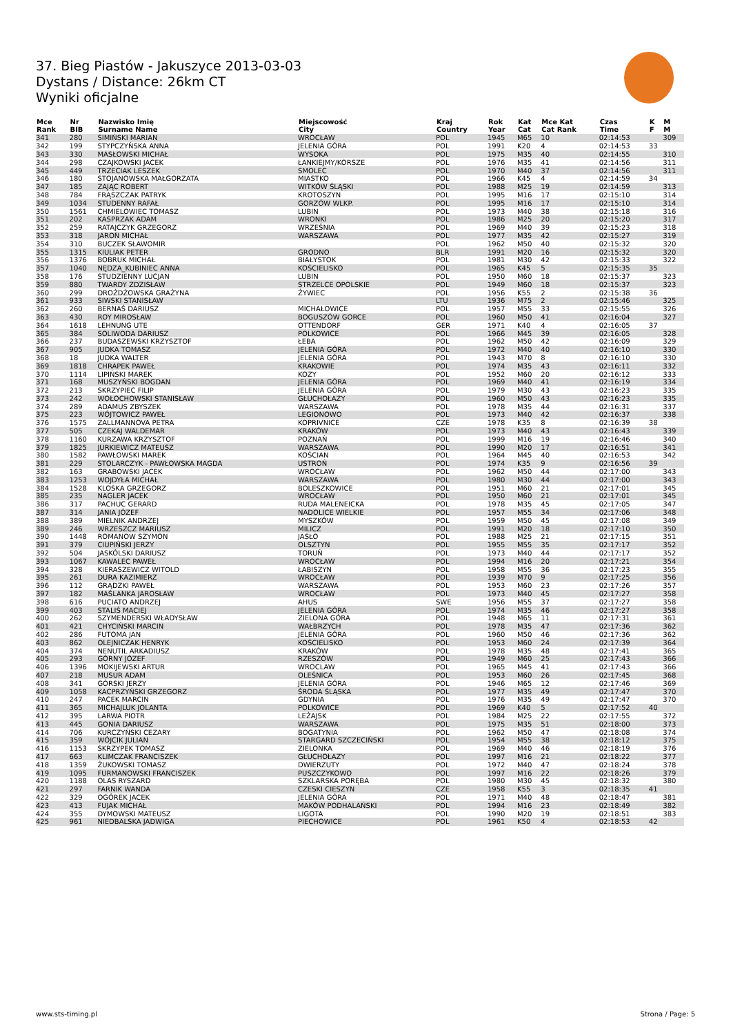37. Bieg Piastów - Jakuszyce 2013-03-03
Dystans / Distance: 26km CT
Wyniki oficjalne
| Mce Rank | Nr BIB | Nazwisko Imię Surname Name | Miejscowość City | Kraj Country | Rok Year | Kat Cat | Mce Kat Cat Rank | Czas Time | K F | M M |
| --- | --- | --- | --- | --- | --- | --- | --- | --- | --- | --- |
| 341 | 280 | SIMIŃSKI MARIAN | WROCŁAW | POL | 1945 | M65 | 10 | 02:14:53 | | 309 |
| 342 | 199 | STYPCZYŃSKA ANNA | JELENIA GÓRA | POL | 1991 | K20 | 4 | 02:14:53 | 33 | |
| 343 | 330 | MASŁOWSKI MICHAŁ | WYSOKA | POL | 1975 | M35 | 40 | 02:14:55 | | 310 |
| 344 | 298 | CZAJKOWSKI JACEK | ŁANKIEJMY/KORSZE | POL | 1976 | M35 | 41 | 02:14:56 | | 311 |
| 345 | 449 | TRZECIAK LESZEK | SMOLEC | POL | 1970 | M40 | 37 | 02:14:56 | | 311 |
| 346 | 180 | STOJANOWSKA MAŁGORZATA | MIASTKO | POL | 1966 | K45 | 4 | 02:14:59 | 34 | |
| 347 | 185 | ZAJĄC ROBERT | WITKÓW ŚLĄSKI | POL | 1988 | M25 | 19 | 02:14:59 | | 313 |
| 348 | 784 | FRĄSZCZAK PATRYK | KROTOSZYN | POL | 1995 | M16 | 17 | 02:15:10 | | 314 |
| 349 | 1034 | STUDENNY RAFAŁ | GORZÓW WLKP. | POL | 1995 | M16 | 17 | 02:15:10 | | 314 |
| 350 | 1561 | CHMIELOWIEC TOMASZ | LUBIN | POL | 1973 | M40 | 38 | 02:15:18 | | 316 |
| 351 | 202 | KASPRZAK ADAM | WRONKI | POL | 1986 | M25 | 20 | 02:15:20 | | 317 |
| 352 | 259 | RATAJCZYK GRZEGORZ | WRZEŚNIA | POL | 1969 | M40 | 39 | 02:15:23 | | 318 |
| 353 | 318 | JAROŃ MICHAŁ | WARSZAWA | POL | 1977 | M35 | 42 | 02:15:27 | | 319 |
| 354 | 310 | BUCZEK SŁAWOMIR | | POL | 1962 | M50 | 40 | 02:15:32 | | 320 |
| 355 | 1315 | KIULIAK PETER | GRODNO | BLR | 1991 | M20 | 16 | 02:15:32 | | 320 |
| 356 | 1376 | BOBRUK MICHAŁ | BIAŁYSTOK | POL | 1981 | M30 | 42 | 02:15:33 | | 322 |
| 357 | 1040 | NĘDZA_KUBINIEC ANNA | KOŚCIELISKO | POL | 1965 | K45 | 5 | 02:15:35 | 35 | |
| 358 | 176 | STUDZIENNY LUCJAN | LUBIN | POL | 1950 | M60 | 18 | 02:15:37 | | 323 |
| 359 | 880 | TWARDY ZDZISŁAW | STRZELCE OPOLSKIE | POL | 1949 | M60 | 18 | 02:15:37 | | 323 |
| 360 | 299 | DROŻDŻOWSKA GRAŻYNA | ŻYWIEC | POL | 1956 | K55 | 2 | 02:15:38 | 36 | |
| 361 | 933 | SIWSKI STANISŁAW | | LTU | 1936 | M75 | 2 | 02:15:46 | | 325 |
| 362 | 260 | BERNAŚ DARIUSZ | MICHAŁOWICE | POL | 1957 | M55 | 33 | 02:15:55 | | 326 |
| 363 | 430 | ROY MIROSŁAW | BOGUSZÓW GORCE | POL | 1960 | M50 | 41 | 02:16:04 | | 327 |
| 364 | 1618 | LEHNUNG UTE | OTTENDORF | GER | 1971 | K40 | 4 | 02:16:05 | 37 | |
| 365 | 384 | SOLIWODA DARIUSZ | POLKOWICE | POL | 1966 | M45 | 39 | 02:16:05 | | 328 |
| 366 | 237 | BUDASZEWSKI KRZYSZTOF | ŁEBA | POL | 1962 | M50 | 42 | 02:16:09 | | 329 |
| 367 | 905 | JUDKA TOMASZ | JELENIA GÓRA | POL | 1972 | M40 | 40 | 02:16:10 | | 330 |
| 368 | 18 | JUDKA WALTER | JELENIA GÓRA | POL | 1943 | M70 | 8 | 02:16:10 | | 330 |
| 369 | 1818 | CHRAPEK PAWEŁ | KRAKOWIE | POL | 1974 | M35 | 43 | 02:16:11 | | 332 |
| 370 | 1114 | LIPIŃSKI MAREK | KOZY | POL | 1952 | M60 | 20 | 02:16:12 | | 333 |
| 371 | 168 | MUSZYŃSKI BOGDAN | JELENIA GÓRA | POL | 1969 | M40 | 41 | 02:16:19 | | 334 |
| 372 | 213 | SKRZYPIEC FILIP | JELENIA GÓRA | POL | 1979 | M30 | 43 | 02:16:23 | | 335 |
| 373 | 242 | WOŁOCHOWSKI STANISŁAW | GŁUCHOŁAZY | POL | 1960 | M50 | 43 | 02:16:23 | | 335 |
| 374 | 289 | ADAMUS ZBYSZEK | WARSZAWA | POL | 1978 | M35 | 44 | 02:16:31 | | 337 |
| 375 | 223 | WÓJTOWICZ PAWEŁ | LEGIONOWO | POL | 1973 | M40 | 42 | 02:16:37 | | 338 |
| 376 | 1575 | ZALLMANNOVA PETRA | KOPRIVNICE | CZE | 1978 | K35 | 8 | 02:16:39 | 38 | |
| 377 | 505 | CZEKAJ WALDEMAR | KRAKÓW | POL | 1973 | M40 | 43 | 02:16:43 | | 339 |
| 378 | 1160 | KURZAWA KRZYSZTOF | POZNAŃ | POL | 1999 | M16 | 19 | 02:16:46 | | 340 |
| 379 | 1825 | JURKIEWICZ MATEUSZ | WARSZAWA | POL | 1990 | M20 | 17 | 02:16:51 | | 341 |
| 380 | 1582 | PAWŁOWSKI MAREK | KOŚCIAN | POL | 1964 | M45 | 40 | 02:16:53 | | 342 |
| 381 | 229 | STOLARCZYK - PAWŁOWSKA MAGDA | USTROŃ | POL | 1974 | K35 | 9 | 02:16:56 | 39 | |
| 382 | 163 | GRABOWSKI JACEK | WROCŁAW | POL | 1962 | M50 | 44 | 02:17:00 | | 343 |
| 383 | 1253 | WOJDYŁA MICHAŁ | WARSZAWA | POL | 1980 | M30 | 44 | 02:17:00 | | 343 |
| 384 | 1528 | KLOSKA GRZEGORZ | BOLESZKOWICE | POL | 1951 | M60 | 21 | 02:17:01 | | 345 |
| 385 | 235 | NAGLER JACEK | WROCŁAW | POL | 1950 | M60 | 21 | 02:17:01 | | 345 |
| 386 | 317 | PACHUC GERARD | RUDA MALENEICKA | POL | 1978 | M35 | 45 | 02:17:05 | | 347 |
| 387 | 314 | JANIA JÓZEF | NADOLICE WIELKIE | POL | 1957 | M55 | 34 | 02:17:06 | | 348 |
| 388 | 389 | MIELNIK ANDRZEJ | MYSZKÓW | POL | 1959 | M50 | 45 | 02:17:08 | | 349 |
| 389 | 246 | WRZESZCZ MARIUSZ | MILICZ | POL | 1991 | M20 | 18 | 02:17:10 | | 350 |
| 390 | 1448 | ROMANOW SZYMON | JASŁO | POL | 1988 | M25 | 21 | 02:17:15 | | 351 |
| 391 | 379 | CIUPIŃSKI JERZY | OLSZTYN | POL | 1955 | M55 | 35 | 02:17:17 | | 352 |
| 392 | 504 | JASKÓLSKI DARIUSZ | TORUŃ | POL | 1973 | M40 | 44 | 02:17:17 | | 352 |
| 393 | 1067 | KAWALEC PAWEŁ | WROCŁAW | POL | 1994 | M16 | 20 | 02:17:21 | | 354 |
| 394 | 328 | KIERASZEWICZ WITOLD | ŁABISZYN | POL | 1958 | M55 | 36 | 02:17:23 | | 355 |
| 395 | 261 | DURA KAZIMIERZ | WROCŁAW | POL | 1939 | M70 | 9 | 02:17:25 | | 356 |
| 396 | 112 | GRĄDZKI PAWEŁ | WARSZAWA | POL | 1953 | M60 | 23 | 02:17:26 | | 357 |
| 397 | 182 | MAŚLANKA JAROSŁAW | WROCŁAW | POL | 1973 | M40 | 45 | 02:17:27 | | 358 |
| 398 | 616 | PUCIATO ANDRZEJ | AHUS | SWE | 1956 | M55 | 37 | 02:17:27 | | 358 |
| 399 | 403 | STALIŚ MACIEJ | JELENIA GÓRA | POL | 1974 | M35 | 46 | 02:17:27 | | 358 |
| 400 | 262 | SZYMENDERSKI WŁADYSŁAW | ZIELONA GÓRA | POL | 1948 | M65 | 11 | 02:17:31 | | 361 |
| 401 | 421 | CHYCIŃSKI MARCIN | WAŁBRZYCH | POL | 1978 | M35 | 47 | 02:17:36 | | 362 |
| 402 | 286 | FUTOMA JAN | JELENIA GÓRA | POL | 1960 | M50 | 46 | 02:17:36 | | 362 |
| 403 | 862 | OLEJNICZAK HENRYK | KOŚCIELISKO | POL | 1953 | M60 | 24 | 02:17:39 | | 364 |
| 404 | 374 | NENUTIL ARKADIUSZ | KRAKÓW | POL | 1978 | M35 | 48 | 02:17:41 | | 365 |
| 405 | 293 | GÓRNY JÓZEF | RZESZÓW | POL | 1949 | M60 | 25 | 02:17:43 | | 366 |
| 406 | 1396 | MOKIJEWSKI ARTUR | WROCLAW | POL | 1965 | M45 | 41 | 02:17:43 | | 366 |
| 407 | 218 | MUSUR ADAM | OLEŚNICA | POL | 1953 | M60 | 26 | 02:17:45 | | 368 |
| 408 | 341 | GÓRSKI JERZY | JELENIA GÓRA | POL | 1946 | M65 | 12 | 02:17:46 | | 369 |
| 409 | 1058 | KACPRZYŃSKI GRZEGORZ | ŚRODA ŚLĄSKA | POL | 1977 | M35 | 49 | 02:17:47 | | 370 |
| 410 | 247 | PACEK MARCIN | GDYNIA | POL | 1976 | M35 | 49 | 02:17:47 | | 370 |
| 411 | 365 | MICHAJLUK JOLANTA | POLKOWICE | POL | 1969 | K40 | 5 | 02:17:52 | 40 | |
| 412 | 395 | LARWA PIOTR | LEŻAJSK | POL | 1984 | M25 | 22 | 02:17:55 | | 372 |
| 413 | 445 | GONIA DARIUSZ | WARSZAWA | POL | 1975 | M35 | 51 | 02:18:00 | | 373 |
| 414 | 706 | KURCZYŃSKI CEZARY | BOGATYNIA | POL | 1962 | M50 | 47 | 02:18:08 | | 374 |
| 415 | 359 | WÓJCIK JULIAN | STARGARD SZCZECIŃSKI | POL | 1954 | M55 | 38 | 02:18:12 | | 375 |
| 416 | 1153 | SKRZYPEK TOMASZ | ZIELONKA | POL | 1969 | M40 | 46 | 02:18:19 | | 376 |
| 417 | 663 | KLIMCZAK FRANCISZEK | GŁUCHOŁAZY | POL | 1997 | M16 | 21 | 02:18:22 | | 377 |
| 418 | 1359 | ŻUKOWSKI TOMASZ | DWIERZUTY | POL | 1972 | M40 | 47 | 02:18:24 | | 378 |
| 419 | 1095 | FURMANOWSKI FRANCISZEK | PUSZCZYKOWO | POL | 1997 | M16 | 22 | 02:18:26 | | 379 |
| 420 | 1188 | OLAS RYSZARD | SZKLARSKA PORĘBA | POL | 1980 | M30 | 45 | 02:18:32 | | 380 |
| 421 | 297 | FARNIK WANDA | CZESKI CIESZYN | CZE | 1958 | K55 | 3 | 02:18:35 | 41 | |
| 422 | 329 | OGÓREK JACEK | JELENIA GÓRA | POL | 1971 | M40 | 48 | 02:18:47 | | 381 |
| 423 | 413 | FUJAK MICHAŁ | MAKÓW PODHALAŃSKI | POL | 1994 | M16 | 23 | 02:18:49 | | 382 |
| 424 | 355 | DYMOWSKI MATEUSZ | LIGOTA | POL | 1990 | M20 | 19 | 02:18:51 | | 383 |
| 425 | 961 | NIEDBALSKA JADWIGA | PIECHOWICE | POL | 1961 | K50 | 4 | 02:18:53 | 42 | |
www.sts-timing.pl Strona / Page: 5